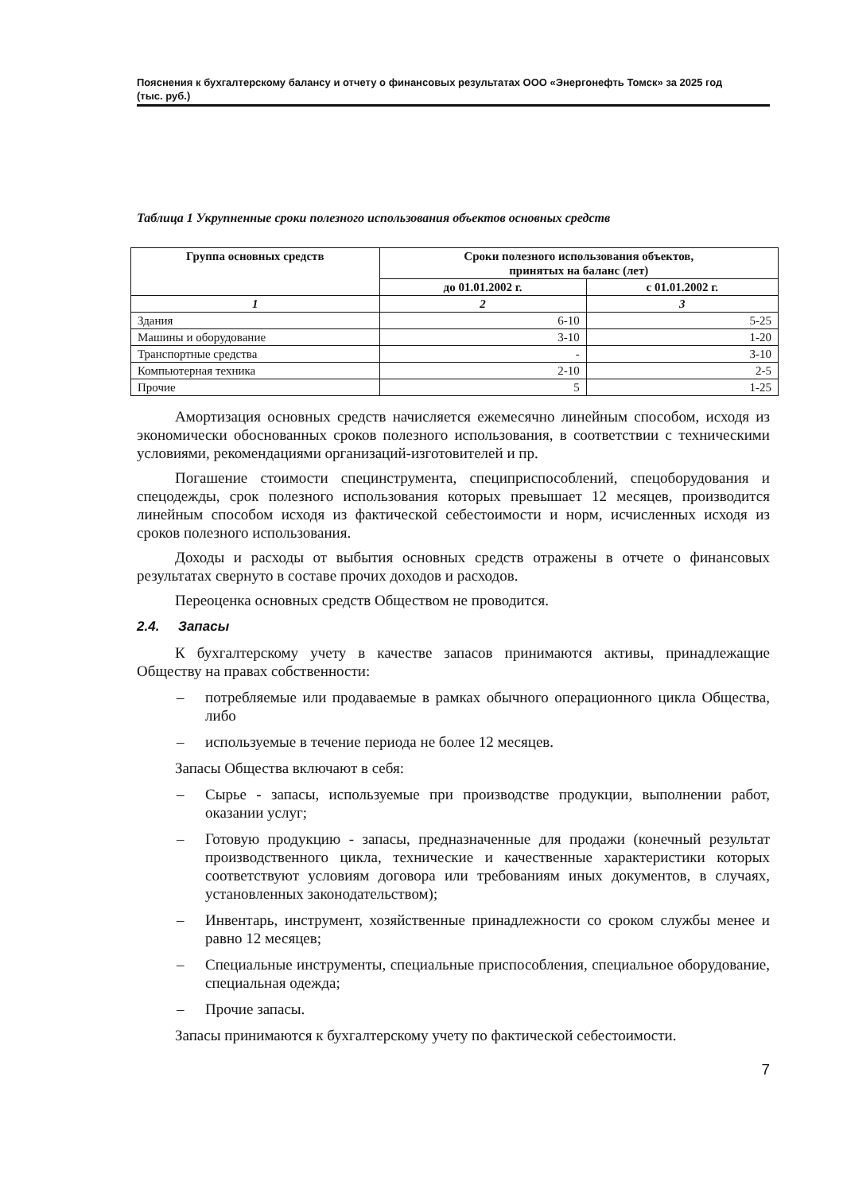Пояснения к бухгалтерскому балансу и отчету о финансовых результатах ООО «Энергонефть Томск» за 2025 год
(тыс. руб.)
Таблица 1 Укрупненные сроки полезного использования объектов основных средств
| Группа основных средств | Сроки полезного использования объектов, принятых на баланс (лет) | |
| --- | --- | --- |
| | до 01.01.2002 г. | с 01.01.2002 г. |
| 1 | 2 | 3 |
| Здания | 6-10 | 5-25 |
| Машины и оборудование | 3-10 | 1-20 |
| Транспортные средства | - | 3-10 |
| Компьютерная техника | 2-10 | 2-5 |
| Прочие | 5 | 1-25 |
Амортизация основных средств начисляется ежемесячно линейным способом, исходя из экономически обоснованных сроков полезного использования, в соответствии с техническими условиями, рекомендациями организаций-изготовителей и пр.
Погашение стоимости специнструмента, специприспособлений, спецоборудования и спецодежды, срок полезного использования которых превышает 12 месяцев, производится линейным способом исходя из фактической себестоимости и норм, исчисленных исходя из сроков полезного использования.
Доходы и расходы от выбытия основных средств отражены в отчете о финансовых результатах свернуто в составе прочих доходов и расходов.
Переоценка основных средств Обществом не проводится.
2.4. Запасы
К бухгалтерскому учету в качестве запасов принимаются активы, принадлежащие Обществу на правах собственности:
– потребляемые или продаваемые в рамках обычного операционного цикла Общества, либо
– используемые в течение периода не более 12 месяцев.
Запасы Общества включают в себя:
– Сырье - запасы, используемые при производстве продукции, выполнении работ, оказании услуг;
– Готовую продукцию - запасы, предназначенные для продажи (конечный результат производственного цикла, технические и качественные характеристики которых соответствуют условиям договора или требованиям иных документов, в случаях, установленных законодательством);
– Инвентарь, инструмент, хозяйственные принадлежности со сроком службы менее и равно 12 месяцев;
– Специальные инструменты, специальные приспособления, специальное оборудование, специальная одежда;
– Прочие запасы.
Запасы принимаются к бухгалтерскому учету по фактической себестоимости.
7